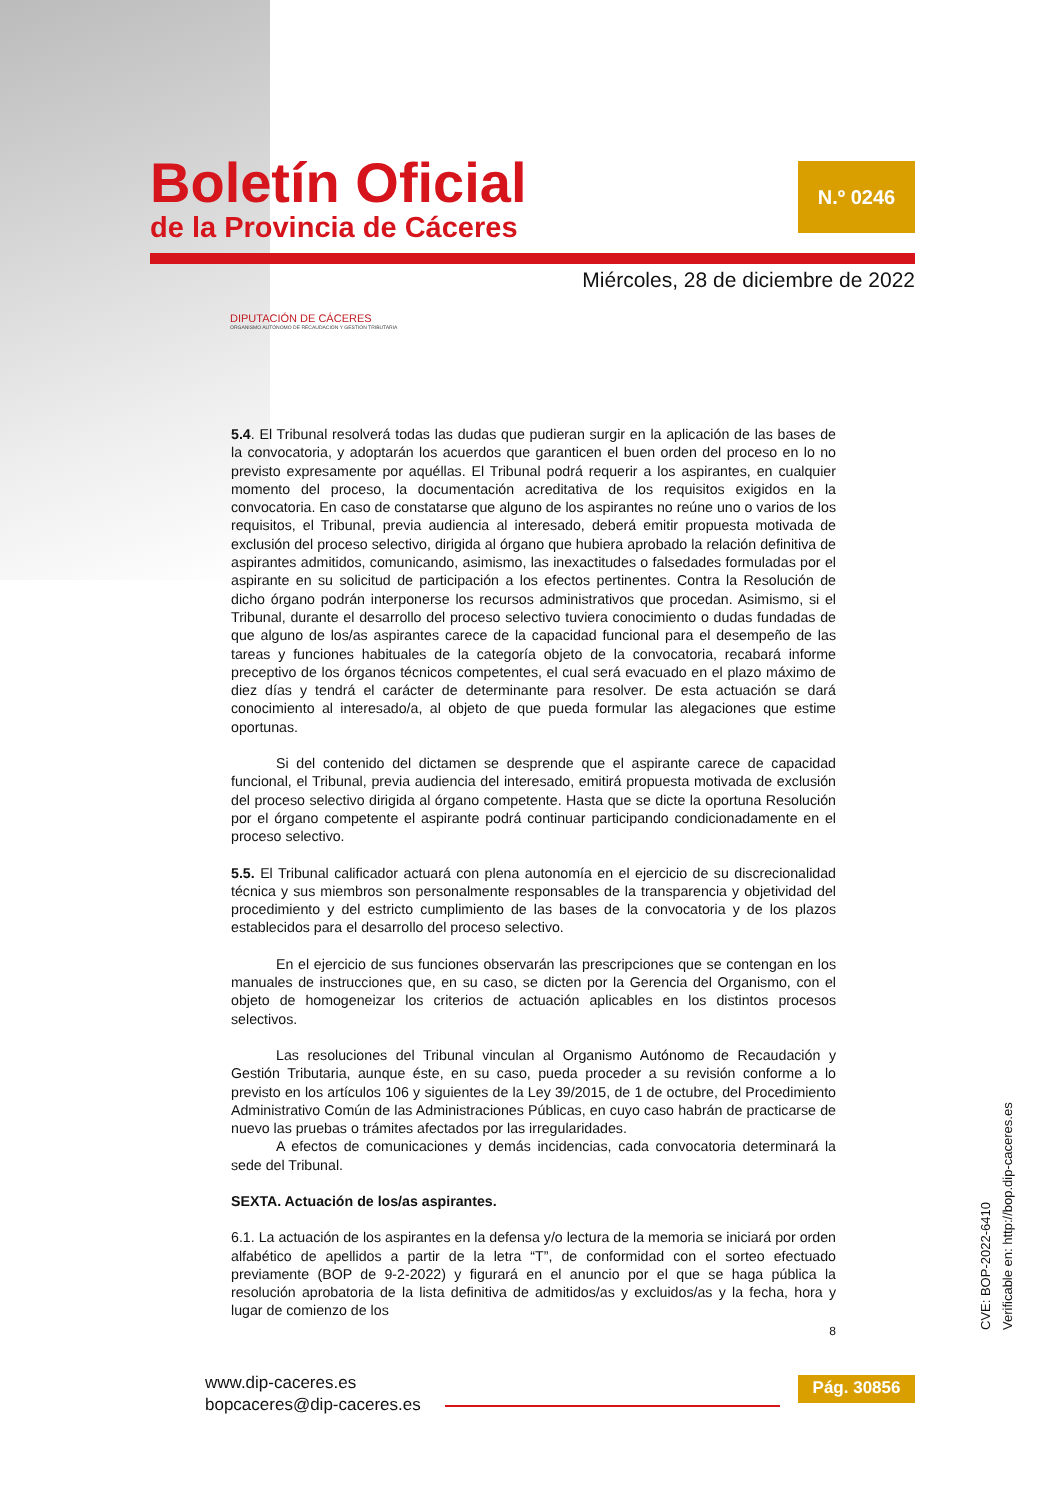Boletín Oficial
de la Provincia de Cáceres
N.º 0246
Miércoles, 28 de diciembre de 2022
DIPUTACIÓN DE CÁCERES
ORGANISMO AUTÓNOMO DE RECAUDACIÓN Y GESTIÓN TRIBUTARIA
5.4. El Tribunal resolverá todas las dudas que pudieran surgir en la aplicación de las bases de la convocatoria, y adoptarán los acuerdos que garanticen el buen orden del proceso en lo no previsto expresamente por aquéllas. El Tribunal podrá requerir a los aspirantes, en cualquier momento del proceso, la documentación acreditativa de los requisitos exigidos en la convocatoria. En caso de constatarse que alguno de los aspirantes no reúne uno o varios de los requisitos, el Tribunal, previa audiencia al interesado, deberá emitir propuesta motivada de exclusión del proceso selectivo, dirigida al órgano que hubiera aprobado la relación definitiva de aspirantes admitidos, comunicando, asimismo, las inexactitudes o falsedades formuladas por el aspirante en su solicitud de participación a los efectos pertinentes. Contra la Resolución de dicho órgano podrán interponerse los recursos administrativos que procedan. Asimismo, si el Tribunal, durante el desarrollo del proceso selectivo tuviera conocimiento o dudas fundadas de que alguno de los/as aspirantes carece de la capacidad funcional para el desempeño de las tareas y funciones habituales de la categoría objeto de la convocatoria, recabará informe preceptivo de los órganos técnicos competentes, el cual será evacuado en el plazo máximo de diez días y tendrá el carácter de determinante para resolver. De esta actuación se dará conocimiento al interesado/a, al objeto de que pueda formular las alegaciones que estime oportunas.
Si del contenido del dictamen se desprende que el aspirante carece de capacidad funcional, el Tribunal, previa audiencia del interesado, emitirá propuesta motivada de exclusión del proceso selectivo dirigida al órgano competente. Hasta que se dicte la oportuna Resolución por el órgano competente el aspirante podrá continuar participando condicionadamente en el proceso selectivo.
5.5. El Tribunal calificador actuará con plena autonomía en el ejercicio de su discrecionalidad técnica y sus miembros son personalmente responsables de la transparencia y objetividad del procedimiento y del estricto cumplimiento de las bases de la convocatoria y de los plazos establecidos para el desarrollo del proceso selectivo.
En el ejercicio de sus funciones observarán las prescripciones que se contengan en los manuales de instrucciones que, en su caso, se dicten por la Gerencia del Organismo, con el objeto de homogeneizar los criterios de actuación aplicables en los distintos procesos selectivos.
Las resoluciones del Tribunal vinculan al Organismo Autónomo de Recaudación y Gestión Tributaria, aunque éste, en su caso, pueda proceder a su revisión conforme a lo previsto en los artículos 106 y siguientes de la Ley 39/2015, de 1 de octubre, del Procedimiento Administrativo Común de las Administraciones Públicas, en cuyo caso habrán de practicarse de nuevo las pruebas o trámites afectados por las irregularidades.
A efectos de comunicaciones y demás incidencias, cada convocatoria determinará la sede del Tribunal.
SEXTA. Actuación de los/as aspirantes.
6.1. La actuación de los aspirantes en la defensa y/o lectura de la memoria se iniciará por orden alfabético de apellidos a partir de la letra “T”, de conformidad con el sorteo efectuado previamente (BOP de 9-2-2022) y figurará en el anuncio por el que se haga pública la resolución aprobatoria de la lista definitiva de admitidos/as y excluidos/as y la fecha, hora y lugar de comienzo de los
8
CVE: BOP-2022-6410
Verificable en: http://bop.dip-caceres.es
www.dip-caceres.es
bopcaceres@dip-caceres.es
Pág. 30856